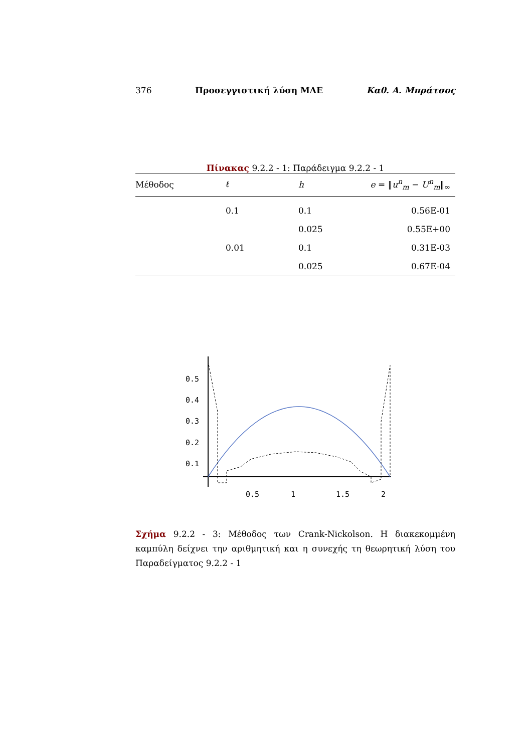376 Προσεγγιστική λύση ΜΔΕ Καθ. Α. Μπράτσος
Πίνακας 9.2.2 - 1: Παράδειγμα 9.2.2 - 1
| Μέθοδος | ℓ | h | e = ‖ u<sup>n</sup><sub>m</sub> − U<sup>n</sup><sub>m</sub>‖<sub>∞</sub> |
| --- | --- | --- | --- |
| | 0.1 | 0.1 | 0.56E-01 |
| | | 0.025 | 0.55E+00 |
| | 0.01 | 0.1 | 0.31E-03 |
| | | 0.025 | 0.67E-04 |
0.5
0.4
0.3
0.2
0.1
0.5
1
1.5
2
Σχήμα 9.2.2 - 3: Μέθοδος των Crank-Nickolson. Η διακεκομμένη καμπύλη δείχνει την αριθμητική και η συνεχής τη θεωρητική λύση του Παραδείγματος 9.2.2 - 1